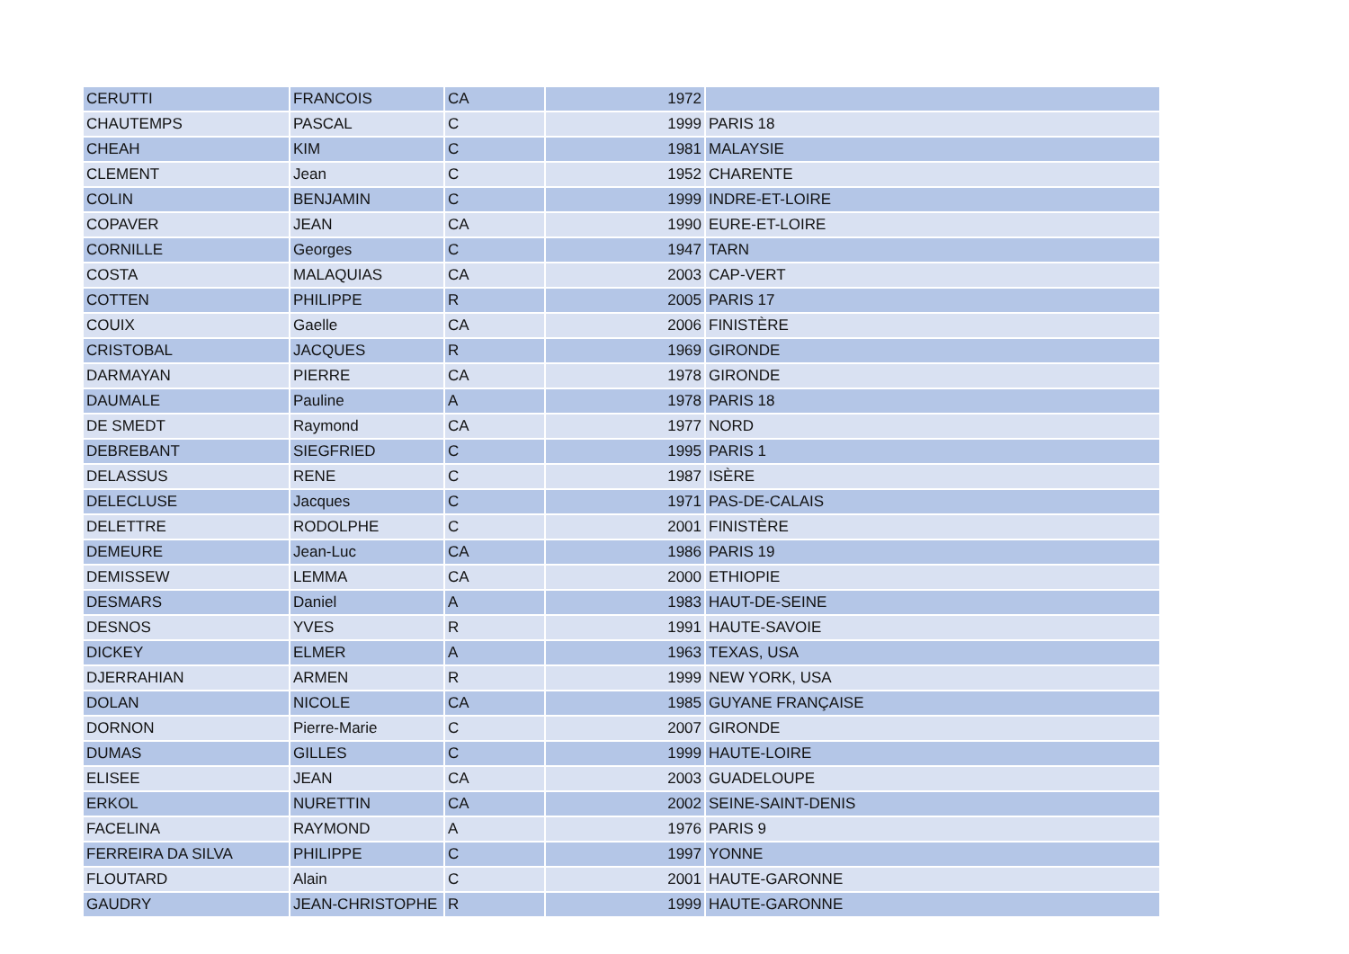| CERUTTI | FRANCOIS | CA | 1972 | |
| CHAUTEMPS | PASCAL | C | 1999 | PARIS 18 |
| CHEAH | KIM | C | 1981 | MALAYSIE |
| CLEMENT | Jean | C | 1952 | CHARENTE |
| COLIN | BENJAMIN | C | 1999 | INDRE-ET-LOIRE |
| COPAVER | JEAN | CA | 1990 | EURE-ET-LOIRE |
| CORNILLE | Georges | C | 1947 | TARN |
| COSTA | MALAQUIAS | CA | 2003 | CAP-VERT |
| COTTEN | PHILIPPE | R | 2005 | PARIS 17 |
| COUIX | Gaelle | CA | 2006 | FINISTÈRE |
| CRISTOBAL | JACQUES | R | 1969 | GIRONDE |
| DARMAYAN | PIERRE | CA | 1978 | GIRONDE |
| DAUMALE | Pauline | A | 1978 | PARIS 18 |
| DE SMEDT | Raymond | CA | 1977 | NORD |
| DEBREBANT | SIEGFRIED | C | 1995 | PARIS 1 |
| DELASSUS | RENE | C | 1987 | ISÈRE |
| DELECLUSE | Jacques | C | 1971 | PAS-DE-CALAIS |
| DELETTRE | RODOLPHE | C | 2001 | FINISTÈRE |
| DEMEURE | Jean-Luc | CA | 1986 | PARIS 19 |
| DEMISSEW | LEMMA | CA | 2000 | ETHIOPIE |
| DESMARS | Daniel | A | 1983 | HAUT-DE-SEINE |
| DESNOS | YVES | R | 1991 | HAUTE-SAVOIE |
| DICKEY | ELMER | A | 1963 | TEXAS, USA |
| DJERRAHIAN | ARMEN | R | 1999 | NEW YORK, USA |
| DOLAN | NICOLE | CA | 1985 | GUYANE FRANÇAISE |
| DORNON | Pierre-Marie | C | 2007 | GIRONDE |
| DUMAS | GILLES | C | 1999 | HAUTE-LOIRE |
| ELISEE | JEAN | CA | 2003 | GUADELOUPE |
| ERKOL | NURETTIN | CA | 2002 | SEINE-SAINT-DENIS |
| FACELINA | RAYMOND | A | 1976 | PARIS 9 |
| FERREIRA DA SILVA | PHILIPPE | C | 1997 | YONNE |
| FLOUTARD | Alain | C | 2001 | HAUTE-GARONNE |
| GAUDRY | JEAN-CHRISTOPHE | R | 1999 | HAUTE-GARONNE |